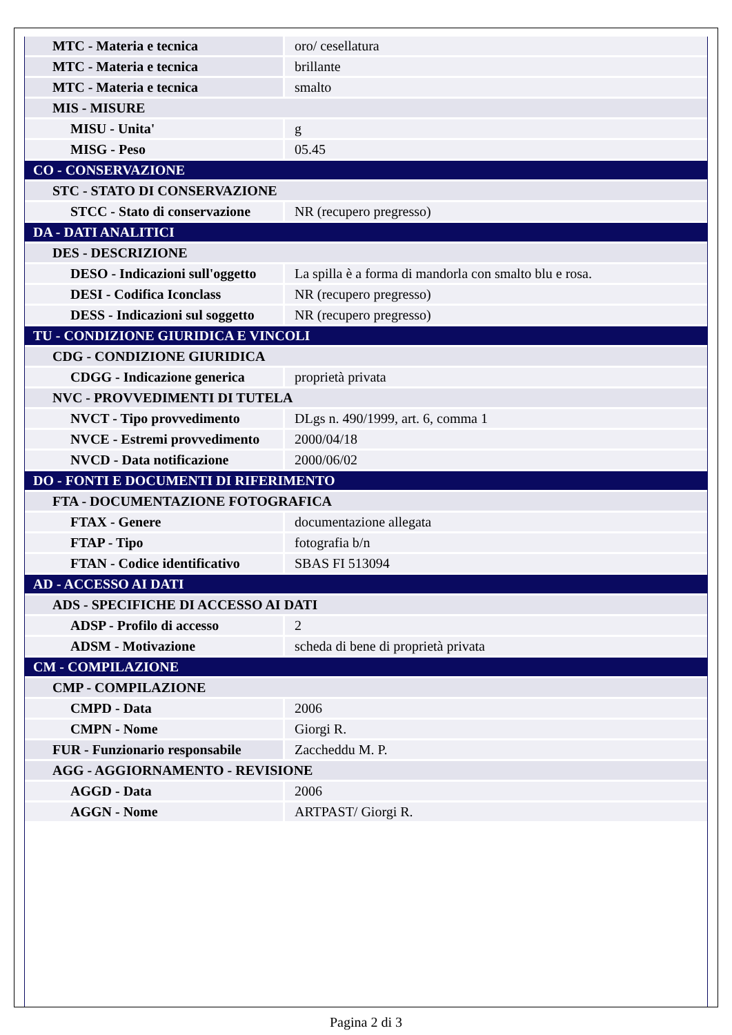| MTC - Materia e tecnica | oro/ cesellatura |
| MTC - Materia e tecnica | brillante |
| MTC - Materia e tecnica | smalto |
| MIS - MISURE | |
| MISU - Unita' | g |
| MISG - Peso | 05.45 |
| CO - CONSERVAZIONE | |
| STC - STATO DI CONSERVAZIONE | |
| STCC - Stato di conservazione | NR (recupero pregresso) |
| DA - DATI ANALITICI | |
| DES - DESCRIZIONE | |
| DESO - Indicazioni sull'oggetto | La spilla è a forma di mandorla con smalto blu e rosa. |
| DESI - Codifica Iconclass | NR (recupero pregresso) |
| DESS - Indicazioni sul soggetto | NR (recupero pregresso) |
| TU - CONDIZIONE GIURIDICA E VINCOLI | |
| CDG - CONDIZIONE GIURIDICA | |
| CDGG - Indicazione generica | proprietà privata |
| NVC - PROVVEDIMENTI DI TUTELA | |
| NVCT - Tipo provvedimento | DLgs n. 490/1999, art. 6, comma 1 |
| NVCE - Estremi provvedimento | 2000/04/18 |
| NVCD - Data notificazione | 2000/06/02 |
| DO - FONTI E DOCUMENTI DI RIFERIMENTO | |
| FTA - DOCUMENTAZIONE FOTOGRAFICA | |
| FTAX - Genere | documentazione allegata |
| FTAP - Tipo | fotografia b/n |
| FTAN - Codice identificativo | SBAS FI 513094 |
| AD - ACCESSO AI DATI | |
| ADS - SPECIFICHE DI ACCESSO AI DATI | |
| ADSP - Profilo di accesso | 2 |
| ADSM - Motivazione | scheda di bene di proprietà privata |
| CM - COMPILAZIONE | |
| CMP - COMPILAZIONE | |
| CMPD - Data | 2006 |
| CMPN - Nome | Giorgi R. |
| FUR - Funzionario responsabile | Zaccheddu M. P. |
| AGG - AGGIORNAMENTO - REVISIONE | |
| AGGD - Data | 2006 |
| AGGN - Nome | ARTPAST/ Giorgi R. |
Pagina 2 di 3